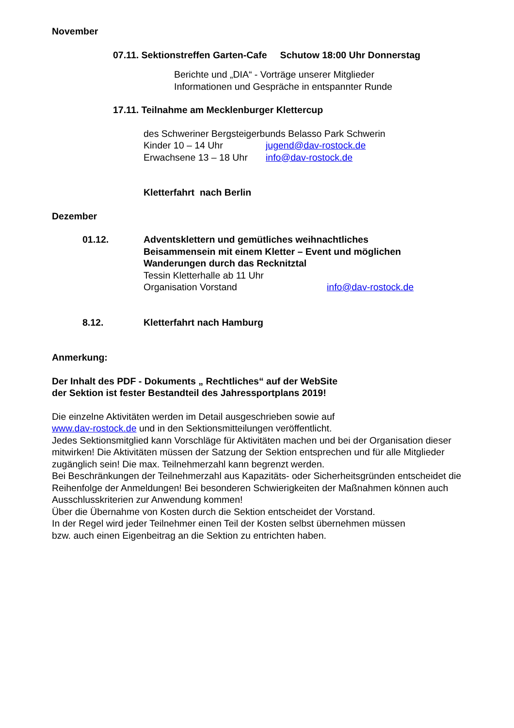November
07.11. Sektionstreffen Garten-Cafe Schutow 18:00 Uhr Donnerstag
Berichte und „DIA“ - Vorträge unserer Mitglieder
Informationen und Gespräche in entspannter Runde
17.11. Teilnahme am Mecklenburger Klettercup
des Schweriner Bergsteigerbunds Belasso Park Schwerin
Kinder 10 – 14 Uhr jugend@dav-rostock.de
Erwachsene 13 – 18 Uhr info@dav-rostock.de
Kletterfahrt nach Berlin
Dezember
01.12. Adventsklettern und gemütliches weihnachtliches
Beisammensein mit einem Kletter – Event und möglichen
Wanderungen durch das Recknitztal
Tessin Kletterhalle ab 11 Uhr
Organisation Vorstand info@dav-rostock.de
8.12. Kletterfahrt nach Hamburg
Anmerkung:
Der Inhalt des PDF - Dokuments „ Rechtliches“ auf der WebSite
der Sektion ist fester Bestandteil des Jahressportplans 2019!
Die einzelne Aktivitäten werden im Detail ausgeschrieben sowie auf
www.dav-rostock.de und in den Sektionsmitteilungen veröffentlicht.
Jedes Sektionsmitglied kann Vorschläge für Aktivitäten machen und bei der Organisation dieser mitwirken! Die Aktivitäten müssen der Satzung der Sektion entsprechen und für alle Mitglieder zugänglich sein! Die max. Teilnehmerzahl kann begrenzt werden.
Bei Beschränkungen der Teilnehmerzahl aus Kapazitäts- oder Sicherheitsgründen entscheidet die Reihenfolge der Anmeldungen! Bei besonderen Schwierigkeiten der Maßnahmen können auch Ausschlusskriterien zur Anwendung kommen!
Über die Übernahme von Kosten durch die Sektion entscheidet der Vorstand.
In der Regel wird jeder Teilnehmer einen Teil der Kosten selbst übernehmen müssen
bzw. auch einen Eigenbeitrag an die Sektion zu entrichten haben.